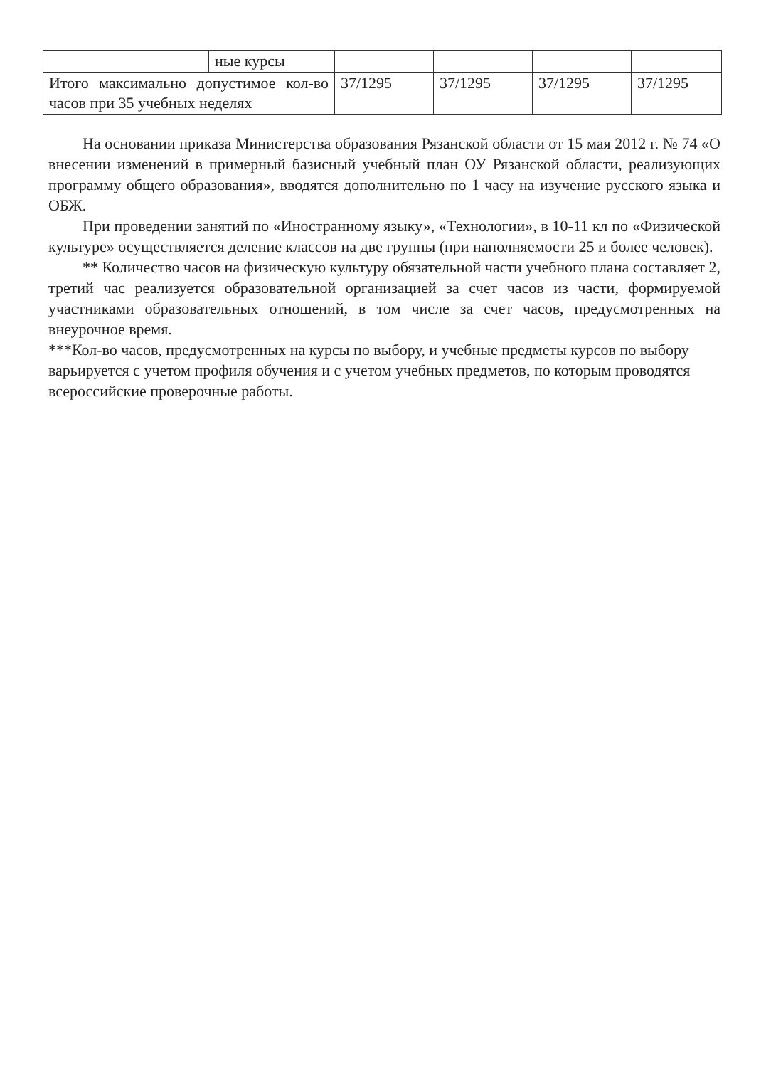| | ные курсы | | | | |
| Итого максимально допустимое кол-во часов при 35 учебных неделях | | 37/1295 | 37/1295 | 37/1295 | 37/1295 |
На основании приказа Министерства образования Рязанской области от 15 мая 2012 г. № 74 «О внесении изменений в примерный базисный учебный план ОУ Рязанской области, реализующих программу общего образования», вводятся дополнительно по 1 часу на изучение русского языка и ОБЖ.
При проведении занятий по «Иностранному языку», «Технологии», в 10-11 кл по «Физической культуре» осуществляется деление классов на две группы (при наполняемости 25 и более человек).
** Количество часов на физическую культуру обязательной части учебного плана составляет 2, третий час реализуется образовательной организацией за счет часов из части, формируемой участниками образовательных отношений, в том числе за счет часов, предусмотренных на внеурочное время.
***Кол-во часов, предусмотренных на курсы по выбору, и учебные предметы курсов по выбору варьируется с учетом профиля обучения и с учетом учебных предметов, по которым проводятся всероссийские проверочные работы.